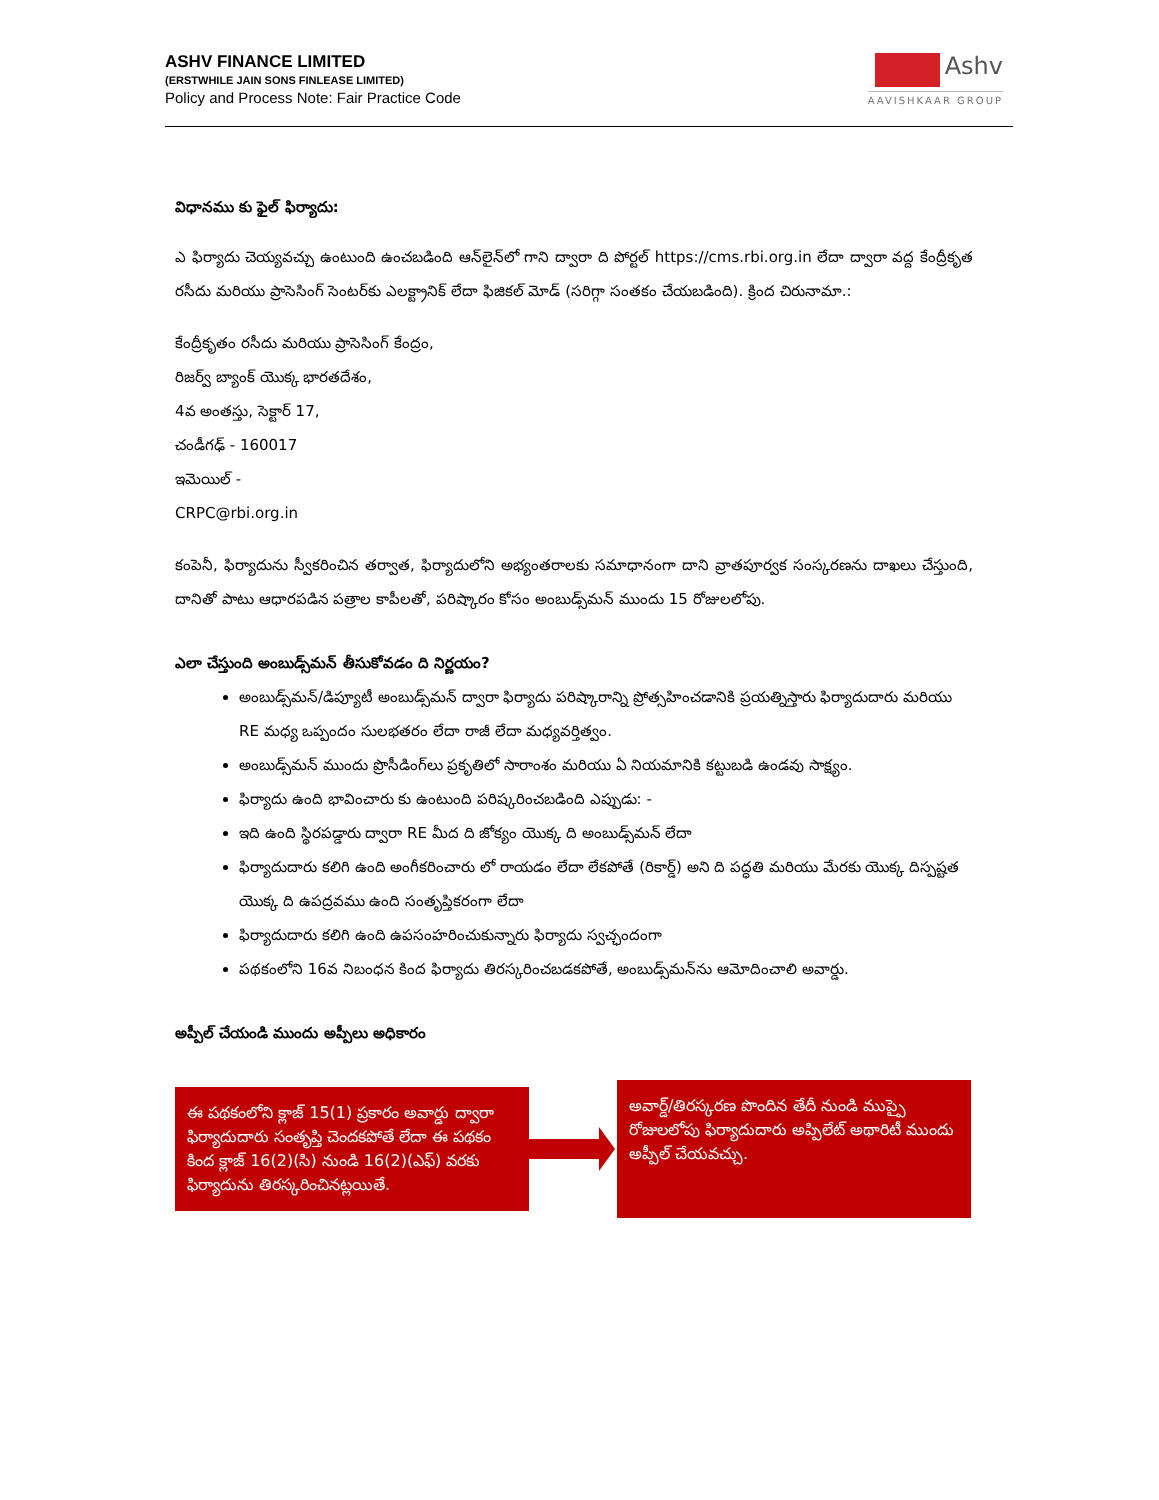ASHV FINANCE LIMITED
(ERSTWHILE JAIN SONS FINLEASE LIMITED)
Policy and Process Note: Fair Practice Code
Ashv
AAVISHKAAR GROUP
విధానము కు ఫైల్ ఫిర్యాదు:
ఎ ఫిర్యాదు చెయ్యవచ్చు ఉంటుంది ఉంచబడింది ఆన్‌లైన్‌లో గాని ద్వారా ది పోర్టల్ https://cms.rbi.org.in లేదా ద్వారా వద్ద కేంద్రీకృత రసీదు మరియు ప్రాసెసింగ్ సెంటర్‌కు ఎలక్ట్రానిక్ లేదా ఫిజికల్ మోడ్ (సరిగ్గా సంతకం చేయబడింది). క్రింద చిరునామా.:
కేంద్రీకృతం రసీదు మరియు ప్రాసెసింగ్ కేంద్రం,
రిజర్వ్ బ్యాంక్ యొక్క భారతదేశం,
4వ అంతస్తు, సెక్టార్ 17,
చండీగఢ్ - 160017
ఇమెయిల్ -
CRPC@rbi.org.in
కంపెనీ, ఫిర్యాదును స్వీకరించిన తర్వాత, ఫిర్యాదులోని అభ్యంతరాలకు సమాధానంగా దాని వ్రాతపూర్వక సంస్కరణను దాఖలు చేస్తుంది, దానితో పాటు ఆధారపడిన పత్రాల కాపీలతో, పరిష్కారం కోసం అంబుడ్స్‌మన్ ముందు 15 రోజులలోపు.
ఎలా చేస్తుంది అంబుడ్స్‌మన్ తీసుకోవడం ది నిర్ణయం?
అంబుడ్స్‌మన్/డిప్యూటీ అంబుడ్స్‌మన్ ద్వారా ఫిర్యాదు పరిష్కారాన్ని ప్రోత్సహించడానికి ప్రయత్నిస్తారు ఫిర్యాదుదారు మరియు RE మధ్య ఒప్పందం సులభతరం లేదా రాజీ లేదా మధ్యవర్తిత్వం.
అంబుడ్స్‌మన్ ముందు ప్రొసీడింగ్‌లు ప్రకృతిలో సారాంశం మరియు ఏ నియమానికి కట్టుబడి ఉండవు సాక్ష్యం.
ఫిర్యాదు ఉంది భావించారు కు ఉంటుంది పరిష్కరించబడింది ఎప్పుడు: -
ఇది ఉంది స్థిరపడ్డారు ద్వారా RE మీద ది జోక్యం యొక్క ది అంబుడ్స్‌మన్ లేదా
ఫిర్యాదుదారు కలిగి ఉంది అంగీకరించారు లో రాయడం లేదా లేకపోతే (రికార్డ్) అని ది పద్ధతి మరియు మేరకు యొక్క దిస్పష్టత యొక్క ది ఉపద్రవము ఉంది సంతృప్తికరంగా లేదా
ఫిర్యాదుదారు కలిగి ఉంది ఉపసంహరించుకున్నారు ఫిర్యాదు స్వచ్ఛందంగా
పథకంలోని 16వ నిబంధన కింద ఫిర్యాదు తిరస్కరించబడకపోతే, అంబుడ్స్‌మన్‌ను ఆమోదించాలి అవార్డు.
అప్పీల్ చేయండి ముందు అప్పీలు అధికారం
ఈ పథకంలోని క్లాజ్ 15(1) ప్రకారం అవార్డు ద్వారా ఫిర్యాదుదారు సంతృప్తి చెందకపోతే లేదా ఈ పథకం కింద క్లాజ్ 16(2)(సి) నుండి 16(2)(ఎఫ్) వరకు ఫిర్యాదును తిరస్కరించినట్లయితే.
అవార్డ్/తిరస్కరణ పొందిన తేదీ నుండి ముప్పై రోజులలోపు ఫిర్యాదుదారు అప్పిలేట్ అథారిటీ ముందు అప్పీల్ చేయవచ్చు.